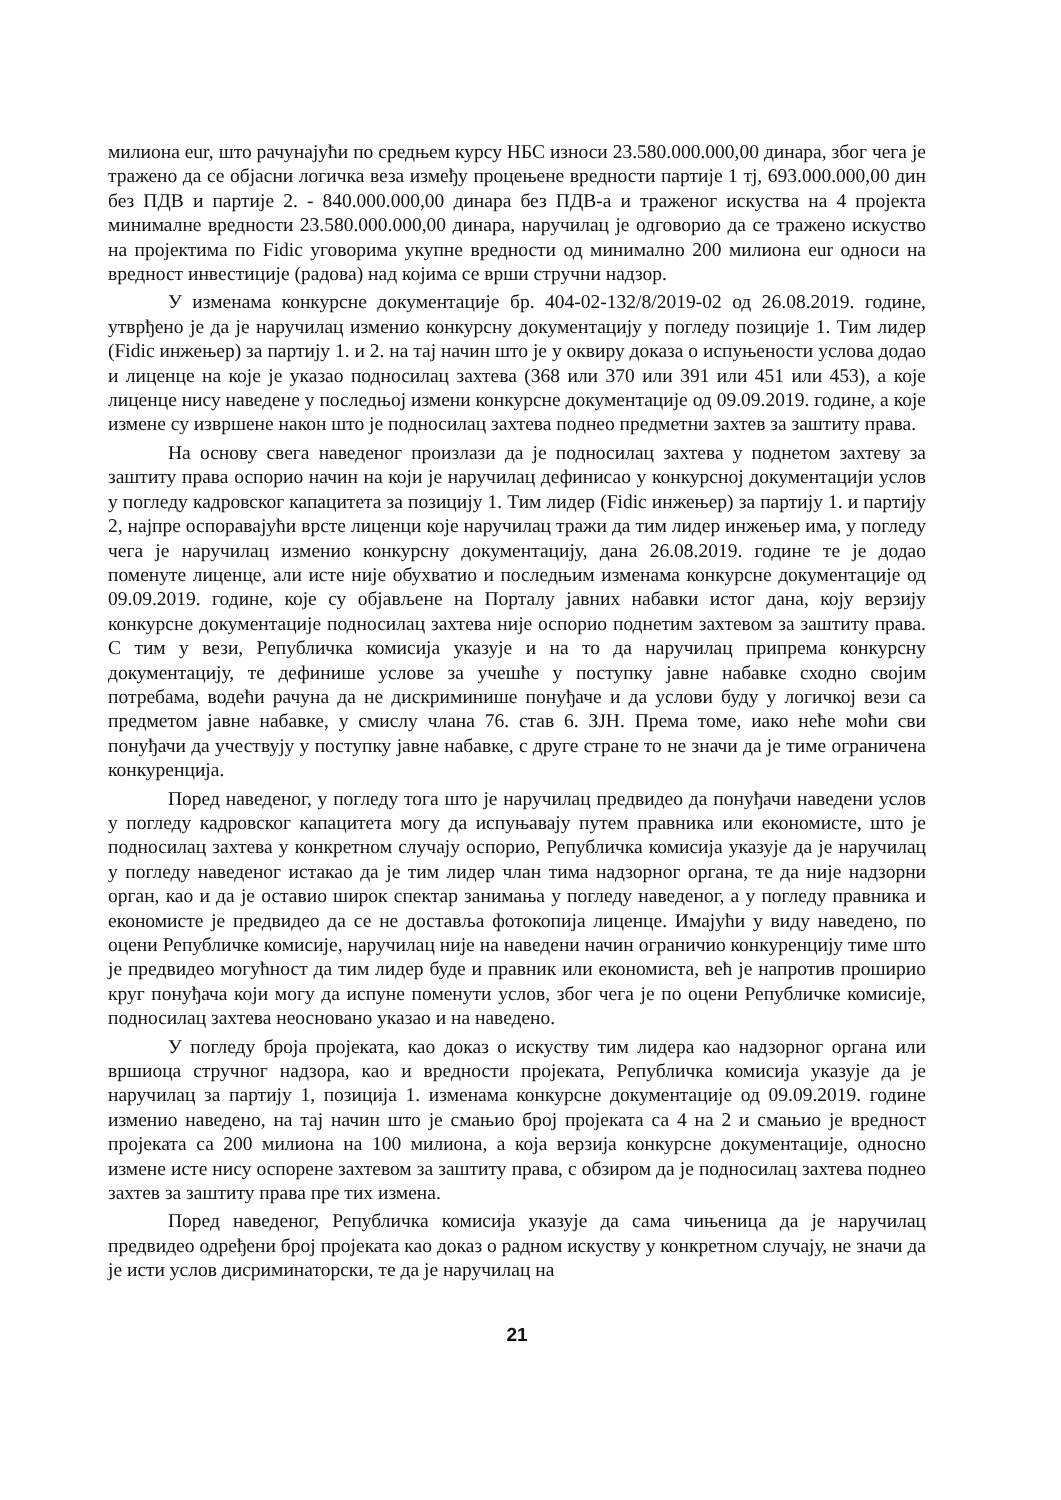милиона eur, што рачунајући по средњем курсу НБС износи 23.580.000.000,00 динара, због чега је тражено да се објасни логичка веза између процењене вредности партије 1 тј, 693.000.000,00 дин без ПДВ и партије 2. - 840.000.000,00 динара без ПДВ-а и траженог искуства на 4 пројекта минималне вредности 23.580.000.000,00 динара, наручилац је одговорио да се тражено искуство на пројектима по Fidic уговорима укупне вредности од минимално 200 милиона eur односи на вредност инвестиције (радова) над којима се врши стручни надзор.
У изменама конкурсне документације бр. 404-02-132/8/2019-02 од 26.08.2019. године, утврђено је да је наручилац изменио конкурсну документацију у погледу позиције 1. Тим лидер (Fidic инжењер) за партију 1. и 2. на тај начин што је у оквиру доказа о испуњености услова додао и лиценце на које је указао подносилац захтева (368 или 370 или 391 или 451 или 453), а које лиценце нису наведене у последњој измени конкурсне документације од 09.09.2019. године, а које измене су извршене након што је подносилац захтева поднео предметни захтев за заштиту права.
На основу свега наведеног произлази да је подносилац захтева у поднетом захтеву за заштиту права оспорио начин на који је наручилац дефинисао у конкурсној документацији услов у погледу кадровског капацитета за позицију 1. Тим лидер (Fidic инжењер) за партију 1. и партију 2, најпре оспоравајући врсте лиценци које наручилац тражи да тим лидер инжењер има, у погледу чега је наручилац изменио конкурсну документацију, дана 26.08.2019. године те је додао поменуте лиценце, али исте није обухватио и последњим изменама конкурсне документације од 09.09.2019. године, које су објављене на Порталу јавних набавки истог дана, коју верзију конкурсне документације подносилац захтева није оспорио поднетим захтевом за заштиту права. С тим у вези, Републичка комисија указује и на то да наручилац припрема конкурсну документацију, те дефинише услове за учешће у поступку јавне набавке сходно својим потребама, водећи рачуна да не дискриминише понуђаче и да услови буду у логичкој вези са предметом јавне набавке, у смислу члана 76. став 6. ЗЈН. Према томе, иако неће моћи сви понуђачи да учествују у поступку јавне набавке, с друге стране то не значи да је тиме ограничена конкуренција.
Поред наведеног, у погледу тога што је наручилац предвидео да понуђачи наведени услов у погледу кадровског капацитета могу да испуњавају путем правника или економисте, што је подносилац захтева у конкретном случају оспорио, Републичка комисија указује да је наручилац у погледу наведеног истакао да је тим лидер члан тима надзорног органа, те да није надзорни орган, као и да је оставио широк спектар занимања у погледу наведеног, а у погледу правника и економисте је предвидео да се не доставља фотокопија лиценце. Имајући у виду наведено, по оцени Републичке комисије, наручилац није на наведени начин ограничио конкуренцију тиме што је предвидео могућност да тим лидер буде и правник или економиста, већ је напротив проширио круг понуђача који могу да испуне поменути услов, због чега је по оцени Републичке комисије, подносилац захтева неосновано указао и на наведено.
У погледу броја пројеката, као доказ о искуству тим лидера као надзорног органа или вршиоца стручног надзора, као и вредности пројеката, Републичка комисија указује да је наручилац за партију 1, позиција 1. изменама конкурсне документације од 09.09.2019. године изменио наведено, на тај начин што је смањио број пројеката са 4 на 2 и смањио је вредност пројеката са 200 милиона на 100 милиона, а која верзија конкурсне документације, односно измене исте нису оспорене захтевом за заштиту права, с обзиром да је подносилац захтева поднео захтев за заштиту права пре тих измена.
Поред наведеног, Републичка комисија указује да сама чињеница да је наручилац предвидео одређени број пројеката као доказ о радном искуству у конкретном случају, не значи да је исти услов дисриминаторски, те да је наручилац на
21